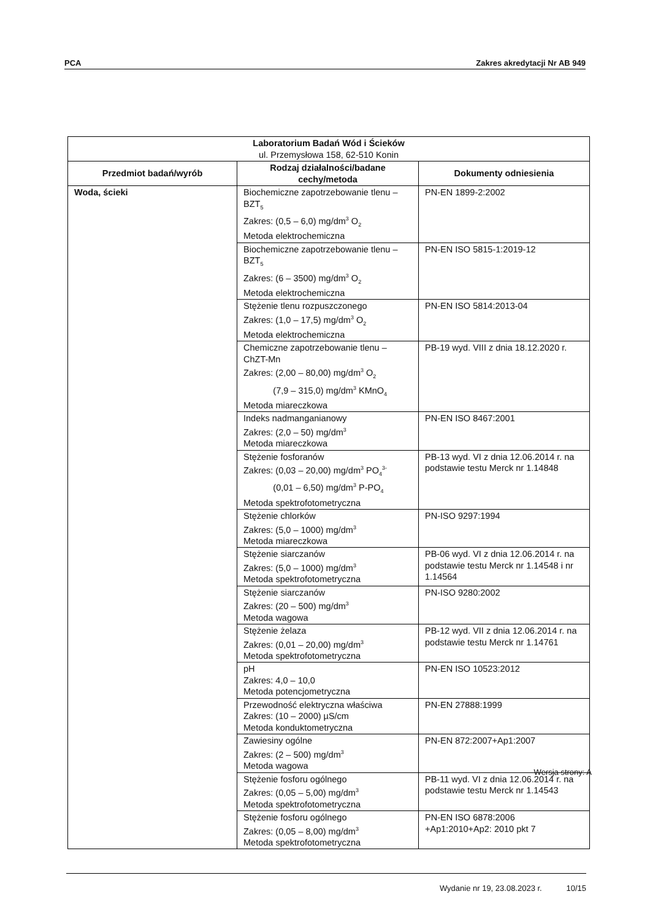PCA Zakres akredytacji Nr AB 949
| Laboratorium Badań Wód i Ścieków ul. Przemysłowa 158, 62-510 Konin | | |
| --- | --- | --- |
| Przedmiot badań/wyrób | Rodzaj działalności/badane cechy/metoda | Dokumenty odniesienia |
| Woda, ścieki | Biochemiczne zapotrzebowanie tlenu – BZT<sub>5</sub> Zakres: (0,5 – 6,0) mg/dm<sup>3</sup> O<sub>2</sub> Metoda elektrochemiczna | PN-EN 1899-2:2002 |
| | Biochemiczne zapotrzebowanie tlenu – BZT<sub>5</sub> Zakres: (6 – 3500) mg/dm<sup>3</sup> O<sub>2</sub> Metoda elektrochemiczna | PN-EN ISO 5815-1:2019-12 |
| | Stężenie tlenu rozpuszczonego Zakres: (1,0 – 17,5) mg/dm<sup>3</sup> O<sub>2</sub> Metoda elektrochemiczna | PN-EN ISO 5814:2013-04 |
| | Chemiczne zapotrzebowanie tlenu – ChZT-Mn Zakres: (2,00 – 80,00) mg/dm<sup>3</sup> O<sub>2</sub> (7,9 – 315,0) mg/dm<sup>3</sup> KMnO<sub>4</sub> Metoda miareczkowa | PB-19 wyd. VIII z dnia 18.12.2020 r. |
| | Indeks nadmanganianowy Zakres: (2,0 – 50) mg/dm<sup>3</sup> Metoda miareczkowa | PN-EN ISO 8467:2001 |
| | Stężenie fosforanów Zakres: (0,03 – 20,00) mg/dm<sup>3</sup> PO<sub>4</sub><sup>3-</sup> (0,01 – 6,50) mg/dm<sup>3</sup> P-PO<sub>4</sub> Metoda spektrofotometryczna | PB-13 wyd. VI z dnia 12.06.2014 r. na podstawie testu Merck nr 1.14848 |
| | Stężenie chlorków Zakres: (5,0 – 1000) mg/dm<sup>3</sup> Metoda miareczkowa | PN-ISO 9297:1994 |
| | Stężenie siarczanów Zakres: (5,0 – 1000) mg/dm<sup>3</sup> Metoda spektrofotometryczna | PB-06 wyd. VI z dnia 12.06.2014 r. na podstawie testu Merck nr 1.14548 i nr 1.14564 |
| | Stężenie siarczanów Zakres: (20 – 500) mg/dm<sup>3</sup> Metoda wagowa | PN-ISO 9280:2002 |
| | Stężenie żelaza Zakres: (0,01 – 20,00) mg/dm<sup>3</sup> Metoda spektrofotometryczna | PB-12 wyd. VII z dnia 12.06.2014 r. na podstawie testu Merck nr 1.14761 |
| | pH Zakres: 4,0 – 10,0 Metoda potencjometryczna | PN-EN ISO 10523:2012 |
| | Przewodność elektryczna właściwa Zakres: (10 – 2000) µS/cm Metoda konduktometryczna | PN-EN 27888:1999 |
| | Zawiesiny ogólne Zakres: (2 – 500) mg/dm<sup>3</sup> Metoda wagowa | PN-EN 872:2007+Ap1:2007 |
| | Stężenie fosforu ogólnego Zakres: (0,05 – 5,00) mg/dm<sup>3</sup> Metoda spektrofotometryczna | PB-11 wyd. VI z dnia 12.06.2014 r. na podstawie testu Merck nr 1.14543 |
| | Stężenie fosforu ogólnego Zakres: (0,05 – 8,00) mg/dm<sup>3</sup> Metoda spektrofotometryczna | PN-EN ISO 6878:2006 +Ap1:2010+Ap2: 2010 pkt 7 |
Wersja strony: A
Wydanie nr 19, 23.08.2023 r. 10/15